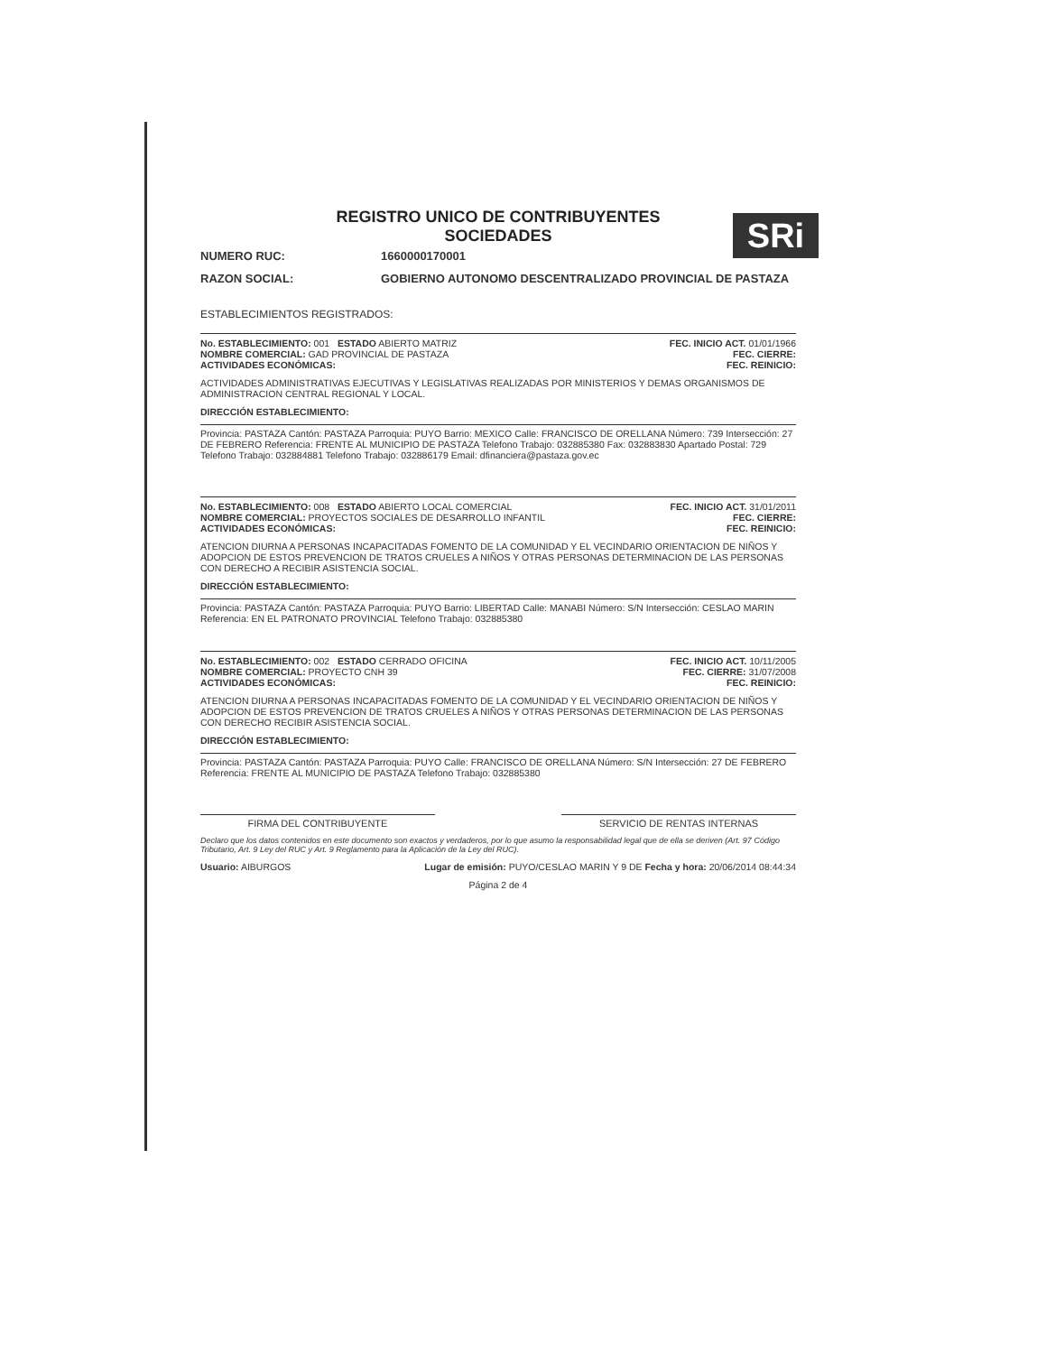SRi
REGISTRO UNICO DE CONTRIBUYENTES
SOCIEDADES
NUMERO RUC: 1660000170001
RAZON SOCIAL: GOBIERNO AUTONOMO DESCENTRALIZADO PROVINCIAL DE PASTAZA
ESTABLECIMIENTOS REGISTRADOS:
No. ESTABLECIMIENTO: 001 ESTADO ABIERTO MATRIZ FEC. INICIO ACT. 01/01/1966
NOMBRE COMERCIAL: GAD PROVINCIAL DE PASTAZA FEC. CIERRE:
ACTIVIDADES ECONÓMICAS: FEC. REINICIO:
ACTIVIDADES ADMINISTRATIVAS EJECUTIVAS Y LEGISLATIVAS REALIZADAS POR MINISTERIOS Y DEMAS ORGANISMOS DE ADMINISTRACION CENTRAL REGIONAL Y LOCAL.
DIRECCIÓN ESTABLECIMIENTO:
Provincia: PASTAZA Cantón: PASTAZA Parroquia: PUYO Barrio: MEXICO Calle: FRANCISCO DE ORELLANA Número: 739 Intersección: 27 DE FEBRERO Referencia: FRENTE AL MUNICIPIO DE PASTAZA Telefono Trabajo: 032885380 Fax: 032883830 Apartado Postal: 729 Telefono Trabajo: 032884881 Telefono Trabajo: 032886179 Email: dfinanciera@pastaza.gov.ec
No. ESTABLECIMIENTO: 008 ESTADO ABIERTO LOCAL COMERCIAL FEC. INICIO ACT. 31/01/2011
NOMBRE COMERCIAL: PROYECTOS SOCIALES DE DESARROLLO INFANTIL FEC. CIERRE:
ACTIVIDADES ECONÓMICAS: FEC. REINICIO:
ATENCION DIURNA A PERSONAS INCAPACITADAS FOMENTO DE LA COMUNIDAD Y EL VECINDARIO ORIENTACION DE NIÑOS Y ADOPCION DE ESTOS PREVENCION DE TRATOS CRUELES A NIÑOS Y OTRAS PERSONAS DETERMINACION DE LAS PERSONAS CON DERECHO A RECIBIR ASISTENCIA SOCIAL.
DIRECCIÓN ESTABLECIMIENTO:
Provincia: PASTAZA Cantón: PASTAZA Parroquia: PUYO Barrio: LIBERTAD Calle: MANABI Número: S/N Intersección: CESLAO MARIN Referencia: EN EL PATRONATO PROVINCIAL Telefono Trabajo: 032885380
No. ESTABLECIMIENTO: 002 ESTADO CERRADO OFICINA FEC. INICIO ACT. 10/11/2005
NOMBRE COMERCIAL: PROYECTO CNH 39 FEC. CIERRE: 31/07/2008
ACTIVIDADES ECONÓMICAS: FEC. REINICIO:
ATENCION DIURNA A PERSONAS INCAPACITADAS FOMENTO DE LA COMUNIDAD Y EL VECINDARIO ORIENTACION DE NIÑOS Y ADOPCION DE ESTOS PREVENCION DE TRATOS CRUELES A NIÑOS Y OTRAS PERSONAS DETERMINACION DE LAS PERSONAS CON DERECHO RECIBIR ASISTENCIA SOCIAL.
DIRECCIÓN ESTABLECIMIENTO:
Provincia: PASTAZA Cantón: PASTAZA Parroquia: PUYO Calle: FRANCISCO DE ORELLANA Número: S/N Intersección: 27 DE FEBRERO Referencia: FRENTE AL MUNICIPIO DE PASTAZA Telefono Trabajo: 032885380
FIRMA DEL CONTRIBUYENTE SERVICIO DE RENTAS INTERNAS
Declaro que los datos contenidos en este documento son exactos y verdaderos, por lo que asumo la responsabilidad legal que de ella se deriven (Art. 97 Código Tributario, Art. 9 Ley del RUC y Art. 9 Reglamento para la Aplicación de la Ley del RUC).
Usuario: AIBURGOS Lugar de emisión: PUYO/CESLAO MARIN Y 9 DE Fecha y hora: 20/06/2014 08:44:34
Página 2 de 4